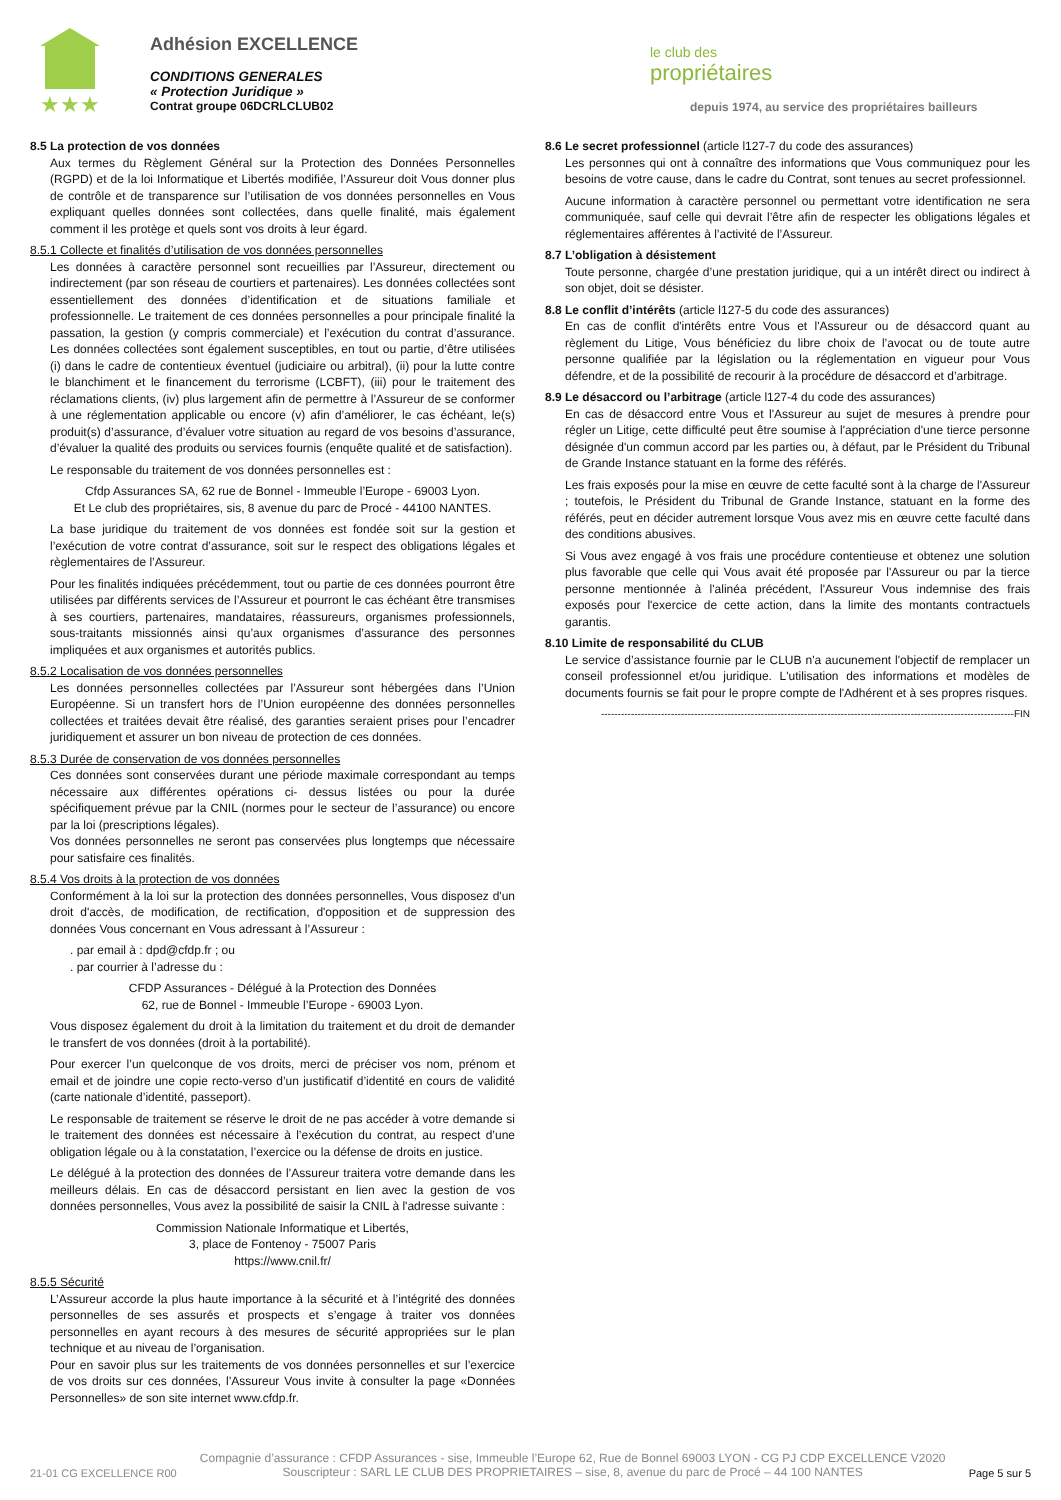★★★
Adhésion EXCELLENCE
CONDITIONS GENERALES
« Protection Juridique »
Contrat groupe 06DCRLCLUB02
le club des
propriétaires
depuis 1974, au service des propriétaires bailleurs
8.5 La protection de vos données
Aux termes du Règlement Général sur la Protection des Données Personnelles (RGPD) et de la loi Informatique et Libertés modifiée, l’Assureur doit Vous donner plus de contrôle et de transparence sur l’utilisation de vos données personnelles en Vous expliquant quelles données sont collectées, dans quelle finalité, mais également comment il les protège et quels sont vos droits à leur égard.
8.5.1 Collecte et finalités d’utilisation de vos données personnelles
Les données à caractère personnel sont recueillies par l’Assureur, directement ou indirectement (par son réseau de courtiers et partenaires). Les données collectées sont essentiellement des données d’identification et de situations familiale et professionnelle. Le traitement de ces données personnelles a pour principale finalité la passation, la gestion (y compris commerciale) et l’exécution du contrat d’assurance. Les données collectées sont également susceptibles, en tout ou partie, d’être utilisées (i) dans le cadre de contentieux éventuel (judiciaire ou arbitral), (ii) pour la lutte contre le blanchiment et le financement du terrorisme (LCBFT), (iii) pour le traitement des réclamations clients, (iv) plus largement afin de permettre à l’Assureur de se conformer à une réglementation applicable ou encore (v) afin d’améliorer, le cas échéant, le(s) produit(s) d’assurance, d’évaluer votre situation au regard de vos besoins d’assurance, d’évaluer la qualité des produits ou services fournis (enquête qualité et de satisfaction).
Le responsable du traitement de vos données personnelles est :
Cfdp Assurances SA, 62 rue de Bonnel - Immeuble l’Europe - 69003 Lyon.
Et Le club des propriétaires, sis, 8 avenue du parc de Procé - 44100 NANTES.
La base juridique du traitement de vos données est fondée soit sur la gestion et l’exécution de votre contrat d’assurance, soit sur le respect des obligations légales et règlementaires de l’Assureur.
Pour les finalités indiquées précédemment, tout ou partie de ces données pourront être utilisées par différents services de l’Assureur et pourront le cas échéant être transmises à ses courtiers, partenaires, mandataires, réassureurs, organismes professionnels, sous-traitants missionnés ainsi qu’aux organismes d’assurance des personnes impliquées et aux organismes et autorités publics.
8.5.2 Localisation de vos données personnelles
Les données personnelles collectées par l’Assureur sont hébergées dans l’Union Européenne. Si un transfert hors de l’Union européenne des données personnelles collectées et traitées devait être réalisé, des garanties seraient prises pour l’encadrer juridiquement et assurer un bon niveau de protection de ces données.
8.5.3 Durée de conservation de vos données personnelles
Ces données sont conservées durant une période maximale correspondant au temps nécessaire aux différentes opérations ci- dessus listées ou pour la durée spécifiquement prévue par la CNIL (normes pour le secteur de l’assurance) ou encore par la loi (prescriptions légales).
Vos données personnelles ne seront pas conservées plus longtemps que nécessaire pour satisfaire ces finalités.
8.5.4 Vos droits à la protection de vos données
Conformément à la loi sur la protection des données personnelles, Vous disposez d'un droit d'accès, de modification, de rectification, d'opposition et de suppression des données Vous concernant en Vous adressant à l’Assureur :
. par email à : dpd@cfdp.fr ; ou
. par courrier à l’adresse du :
CFDP Assurances - Délégué à la Protection des Données
62, rue de Bonnel - Immeuble l’Europe - 69003 Lyon.
Vous disposez également du droit à la limitation du traitement et du droit de demander le transfert de vos données (droit à la portabilité).
Pour exercer l’un quelconque de vos droits, merci de préciser vos nom, prénom et email et de joindre une copie recto-verso d’un justificatif d’identité en cours de validité (carte nationale d’identité, passeport).
Le responsable de traitement se réserve le droit de ne pas accéder à votre demande si le traitement des données est nécessaire à l’exécution du contrat, au respect d’une obligation légale ou à la constatation, l’exercice ou la défense de droits en justice.
Le délégué à la protection des données de l’Assureur traitera votre demande dans les meilleurs délais. En cas de désaccord persistant en lien avec la gestion de vos données personnelles, Vous avez la possibilité de saisir la CNIL à l'adresse suivante :
Commission Nationale Informatique et Libertés,
3, place de Fontenoy - 75007 Paris
https://www.cnil.fr/
8.5.5 Sécurité
L’Assureur accorde la plus haute importance à la sécurité et à l’intégrité des données personnelles de ses assurés et prospects et s’engage à traiter vos données personnelles en ayant recours à des mesures de sécurité appropriées sur le plan technique et au niveau de l’organisation.
Pour en savoir plus sur les traitements de vos données personnelles et sur l’exercice de vos droits sur ces données, l’Assureur Vous invite à consulter la page «Données Personnelles» de son site internet www.cfdp.fr.
8.6 Le secret professionnel (article l127-7 du code des assurances)
Les personnes qui ont à connaître des informations que Vous communiquez pour les besoins de votre cause, dans le cadre du Contrat, sont tenues au secret professionnel.
Aucune information à caractère personnel ou permettant votre identification ne sera communiquée, sauf celle qui devrait l’être afin de respecter les obligations légales et réglementaires afférentes à l’activité de l’Assureur.
8.7 L’obligation à désistement
Toute personne, chargée d’une prestation juridique, qui a un intérêt direct ou indirect à son objet, doit se désister.
8.8 Le conflit d’intérêts (article l127-5 du code des assurances)
En cas de conflit d'intérêts entre Vous et l'Assureur ou de désaccord quant au règlement du Litige, Vous bénéficiez du libre choix de l’avocat ou de toute autre personne qualifiée par la législation ou la réglementation en vigueur pour Vous défendre, et de la possibilité de recourir à la procédure de désaccord et d’arbitrage.
8.9 Le désaccord ou l’arbitrage (article l127-4 du code des assurances)
En cas de désaccord entre Vous et l'Assureur au sujet de mesures à prendre pour régler un Litige, cette difficulté peut être soumise à l'appréciation d'une tierce personne désignée d'un commun accord par les parties ou, à défaut, par le Président du Tribunal de Grande Instance statuant en la forme des référés.
Les frais exposés pour la mise en œuvre de cette faculté sont à la charge de l'Assureur ; toutefois, le Président du Tribunal de Grande Instance, statuant en la forme des référés, peut en décider autrement lorsque Vous avez mis en œuvre cette faculté dans des conditions abusives.
Si Vous avez engagé à vos frais une procédure contentieuse et obtenez une solution plus favorable que celle qui Vous avait été proposée par l'Assureur ou par la tierce personne mentionnée à l'alinéa précédent, l'Assureur Vous indemnise des frais exposés pour l'exercice de cette action, dans la limite des montants contractuels garantis.
8.10 Limite de responsabilité du CLUB
Le service d’assistance fournie par le CLUB n'a aucunement l'objectif de remplacer un conseil professionnel et/ou juridique. L'utilisation des informations et modèles de documents fournis se fait pour le propre compte de l'Adhérent et à ses propres risques.
----------------------------------------------------------------------------------------------------------------------------FIN
21-01 CG EXCELLENCE R00
Compagnie d’assurance : CFDP Assurances - sise, Immeuble l’Europe 62, Rue de Bonnel 69003 LYON - CG PJ CDP EXCELLENCE V2020
Souscripteur : SARL LE CLUB DES PROPRIETAIRES – sise, 8, avenue du parc de Procé – 44 100 NANTES
Page 5 sur 5